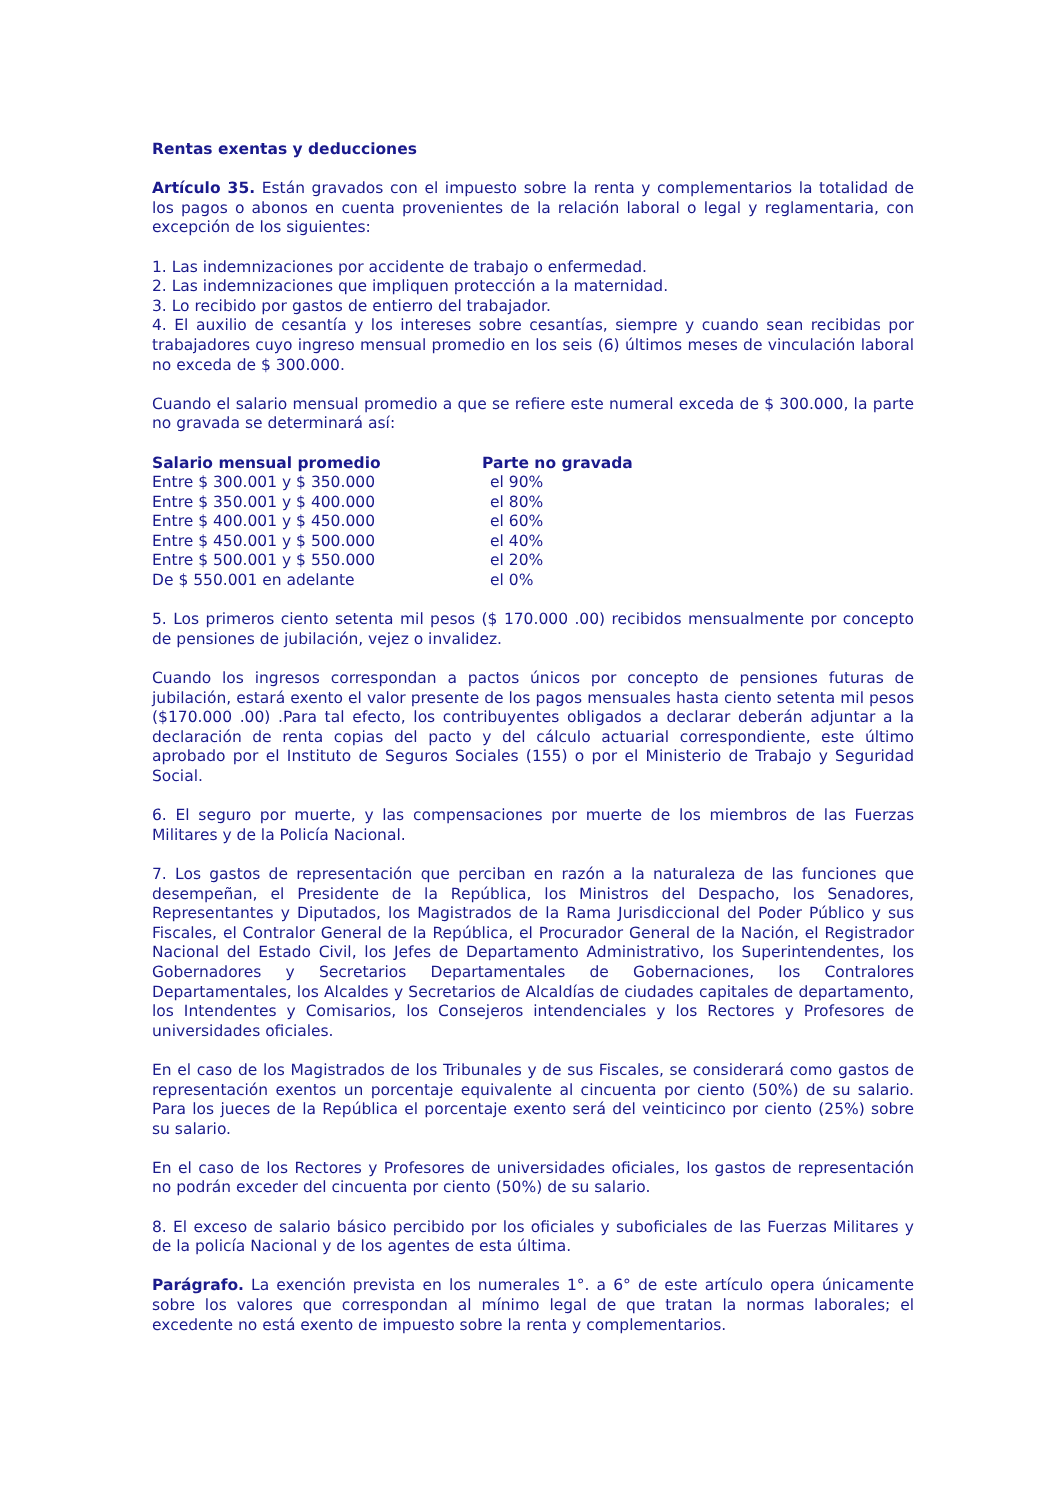Rentas exentas y deducciones
Artículo 35. Están gravados con el impuesto sobre la renta y complementarios la totalidad de los pagos o abonos en cuenta provenientes de la relación laboral o legal y reglamentaria, con excepción de los siguientes:
1. Las indemnizaciones por accidente de trabajo o enfermedad.
2. Las indemnizaciones que impliquen protección a la maternidad.
3. Lo recibido por gastos de entierro del trabajador.
4. El auxilio de cesantía y los intereses sobre cesantías, siempre y cuando sean recibidas por trabajadores cuyo ingreso mensual promedio en los seis (6) últimos meses de vinculación laboral no exceda de $ 300.000.
Cuando el salario mensual promedio a que se refiere este numeral exceda de $ 300.000, la parte no gravada se determinará así:
| Salario mensual promedio | Parte no gravada |
| --- | --- |
| Entre $ 300.001 y $ 350.000 | el 90% |
| Entre $ 350.001 y $ 400.000 | el 80% |
| Entre $ 400.001 y $ 450.000 | el 60% |
| Entre $ 450.001 y $ 500.000 | el 40% |
| Entre $ 500.001 y $ 550.000 | el 20% |
| De $ 550.001 en adelante | el 0% |
5. Los primeros ciento setenta mil pesos ($ 170.000 .00) recibidos mensualmente por concepto de pensiones de jubilación, vejez o invalidez.
Cuando los ingresos correspondan a pactos únicos por concepto de pensiones futuras de jubilación, estará exento el valor presente de los pagos mensuales hasta ciento setenta mil pesos ($170.000 .00) .Para tal efecto, los contribuyentes obligados a declarar deberán adjuntar a la declaración de renta copias del pacto y del cálculo actuarial correspondiente, este último aprobado por el Instituto de Seguros Sociales (155) o por el Ministerio de Trabajo y Seguridad Social.
6. El seguro por muerte, y las compensaciones por muerte de los miembros de las Fuerzas Militares y de la Policía Nacional.
7. Los gastos de representación que perciban en razón a la naturaleza de las funciones que desempeñan, el Presidente de la República, los Ministros del Despacho, los Senadores, Representantes y Diputados, los Magistrados de la Rama Jurisdiccional del Poder Público y sus Fiscales, el Contralor General de la República, el Procurador General de la Nación, el Registrador Nacional del Estado Civil, los Jefes de Departamento Administrativo, los Superintendentes, los Gobernadores y Secretarios Departamentales de Gobernaciones, los Contralores Departamentales, los Alcaldes y Secretarios de Alcaldías de ciudades capitales de departamento, los Intendentes y Comisarios, los Consejeros intendenciales y los Rectores y Profesores de universidades oficiales.
En el caso de los Magistrados de los Tribunales y de sus Fiscales, se considerará como gastos de representación exentos un porcentaje equivalente al cincuenta por ciento (50%) de su salario. Para los jueces de la República el porcentaje exento será del veinticinco por ciento (25%) sobre su salario.
En el caso de los Rectores y Profesores de universidades oficiales, los gastos de representación no podrán exceder del cincuenta por ciento (50%) de su salario.
8. El exceso de salario básico percibido por los oficiales y suboficiales de las Fuerzas Militares y de la policía Nacional y de los agentes de esta última.
Parágrafo. La exención prevista en los numerales 1°. a 6° de este artículo opera únicamente sobre los valores que correspondan al mínimo legal de que tratan la normas laborales; el excedente no está exento de impuesto sobre la renta y complementarios.